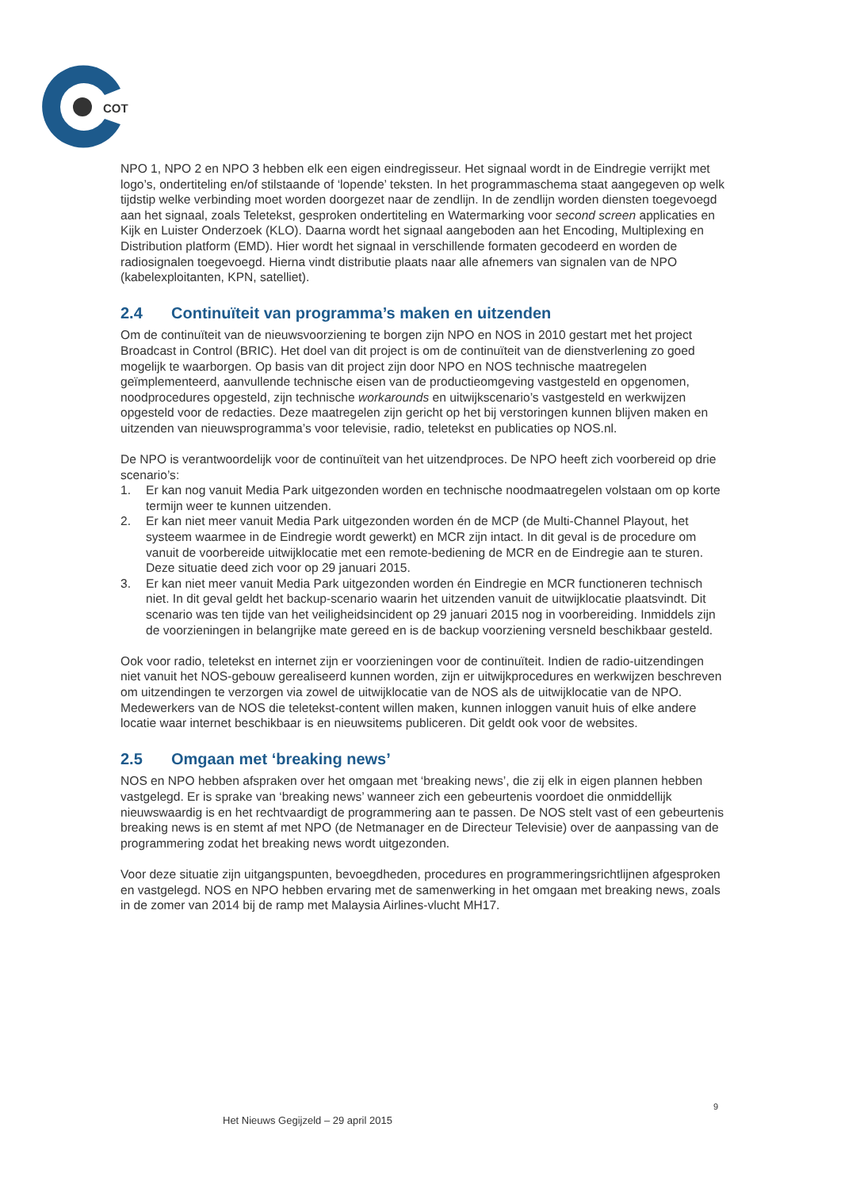COT
NPO 1, NPO 2 en NPO 3 hebben elk een eigen eindregisseur. Het signaal wordt in de Eindregie verrijkt met logo’s, ondertiteling en/of stilstaande of ‘lopende’ teksten. In het programmaschema staat aangegeven op welk tijdstip welke verbinding moet worden doorgezet naar de zendlijn. In de zendlijn worden diensten toegevoegd aan het signaal, zoals Teletekst, gesproken ondertiteling en Watermarking voor second screen applicaties en Kijk en Luister Onderzoek (KLO). Daarna wordt het signaal aangeboden aan het Encoding, Multiplexing en Distribution platform (EMD). Hier wordt het signaal in verschillende formaten gecodeerd en worden de radiosignalen toegevoegd. Hierna vindt distributie plaats naar alle afnemers van signalen van de NPO (kabelexploitanten, KPN, satelliet).
2.4 Continuïteit van programma’s maken en uitzenden
Om de continuïteit van de nieuwsvoorziening te borgen zijn NPO en NOS in 2010 gestart met het project Broadcast in Control (BRIC). Het doel van dit project is om de continuïteit van de dienstverlening zo goed mogelijk te waarborgen. Op basis van dit project zijn door NPO en NOS technische maatregelen geïmplementeerd, aanvullende technische eisen van de productieomgeving vastgesteld en opgenomen, noodprocedures opgesteld, zijn technische workarounds en uitwijkscenario’s vastgesteld en werkwijzen opgesteld voor de redacties. Deze maatregelen zijn gericht op het bij verstoringen kunnen blijven maken en uitzenden van nieuwsprogramma’s voor televisie, radio, teletekst en publicaties op NOS.nl.
De NPO is verantwoordelijk voor de continuïteit van het uitzendproces. De NPO heeft zich voorbereid op drie scenario’s:
1. Er kan nog vanuit Media Park uitgezonden worden en technische noodmaatregelen volstaan om op korte termijn weer te kunnen uitzenden.
2. Er kan niet meer vanuit Media Park uitgezonden worden én de MCP (de Multi-Channel Playout, het systeem waarmee in de Eindregie wordt gewerkt) en MCR zijn intact. In dit geval is de procedure om vanuit de voorbereide uitwijklocatie met een remote-bediening de MCR en de Eindregie aan te sturen. Deze situatie deed zich voor op 29 januari 2015.
3. Er kan niet meer vanuit Media Park uitgezonden worden én Eindregie en MCR functioneren technisch niet. In dit geval geldt het backup-scenario waarin het uitzenden vanuit de uitwijklocatie plaatsvindt. Dit scenario was ten tijde van het veiligheidsincident op 29 januari 2015 nog in voorbereiding. Inmiddels zijn de voorzieningen in belangrijke mate gereed en is de backup voorziening versneld beschikbaar gesteld.
Ook voor radio, teletekst en internet zijn er voorzieningen voor de continuïteit. Indien de radio-uitzendingen niet vanuit het NOS-gebouw gerealiseerd kunnen worden, zijn er uitwijkprocedures en werkwijzen beschreven om uitzendingen te verzorgen via zowel de uitwijklocatie van de NOS als de uitwijklocatie van de NPO. Medewerkers van de NOS die teletekst-content willen maken, kunnen inloggen vanuit huis of elke andere locatie waar internet beschikbaar is en nieuwsitems publiceren. Dit geldt ook voor de websites.
2.5 Omgaan met ‘breaking news’
NOS en NPO hebben afspraken over het omgaan met ‘breaking news’, die zij elk in eigen plannen hebben vastgelegd. Er is sprake van ‘breaking news’ wanneer zich een gebeurtenis voordoet die onmiddellijk nieuwswaardig is en het rechtvaardigt de programmering aan te passen. De NOS stelt vast of een gebeurtenis breaking news is en stemt af met NPO (de Netmanager en de Directeur Televisie) over de aanpassing van de programmering zodat het breaking news wordt uitgezonden.
Voor deze situatie zijn uitgangspunten, bevoegdheden, procedures en programmeringsrichtlijnen afgesproken en vastgelegd. NOS en NPO hebben ervaring met de samenwerking in het omgaan met breaking news, zoals in de zomer van 2014 bij de ramp met Malaysia Airlines-vlucht MH17.
9
Het Nieuws Gegijzeld – 29 april 2015